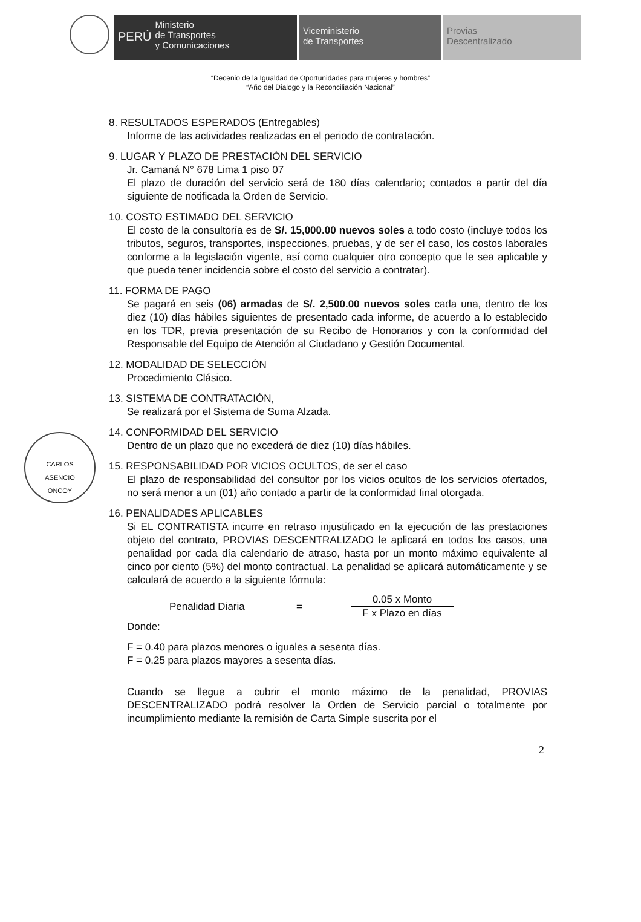PERÚ Ministerio
de Transportes
y Comunicaciones
Viceministerio
de Transportes
Provias
Descentralizado
“Decenio de la Igualdad de Oportunidades para mujeres y hombres”
“Año del Dialogo y la Reconciliación Nacional”
8. RESULTADOS ESPERADOS (Entregables)
Informe de las actividades realizadas en el periodo de contratación.
9. LUGAR Y PLAZO DE PRESTACIÓN DEL SERVICIO
Jr. Camaná N° 678 Lima 1 piso 07
El plazo de duración del servicio será de 180 días calendario; contados a partir del día siguiente de notificada la Orden de Servicio.
10. COSTO ESTIMADO DEL SERVICIO
El costo de la consultoría es de S/. 15,000.00 nuevos soles a todo costo (incluye todos los tributos, seguros, transportes, inspecciones, pruebas, y de ser el caso, los costos laborales conforme a la legislación vigente, así como cualquier otro concepto que le sea aplicable y que pueda tener incidencia sobre el costo del servicio a contratar).
11. FORMA DE PAGO
Se pagará en seis (06) armadas de S/. 2,500.00 nuevos soles cada una, dentro de los diez (10) días hábiles siguientes de presentado cada informe, de acuerdo a lo establecido en los TDR, previa presentación de su Recibo de Honorarios y con la conformidad del Responsable del Equipo de Atención al Ciudadano y Gestión Documental.
12. MODALIDAD DE SELECCIÓN
Procedimiento Clásico.
13. SISTEMA DE CONTRATACIÓN,
Se realizará por el Sistema de Suma Alzada.
CARLOS
ASENCIO
ONCOY
14. CONFORMIDAD DEL SERVICIO
Dentro de un plazo que no excederá de diez (10) días hábiles.
15. RESPONSABILIDAD POR VICIOS OCULTOS, de ser el caso
El plazo de responsabilidad del consultor por los vicios ocultos de los servicios ofertados, no será menor a un (01) año contado a partir de la conformidad final otorgada.
16. PENALIDADES APLICABLES
Si EL CONTRATISTA incurre en retraso injustificado en la ejecución de las prestaciones objeto del contrato, PROVIAS DESCENTRALIZADO le aplicará en todos los casos, una penalidad por cada día calendario de atraso, hasta por un monto máximo equivalente al cinco por ciento (5%) del monto contractual. La penalidad se aplicará automáticamente y se calculará de acuerdo a la siguiente fórmula:
Penalidad Diaria =
0.05 x Monto
F x Plazo en días
Donde:
F = 0.40 para plazos menores o iguales a sesenta días.
F = 0.25 para plazos mayores a sesenta días.
Cuando se llegue a cubrir el monto máximo de la penalidad, PROVIAS DESCENTRALIZADO podrá resolver la Orden de Servicio parcial o totalmente por incumplimiento mediante la remisión de Carta Simple suscrita por el
2